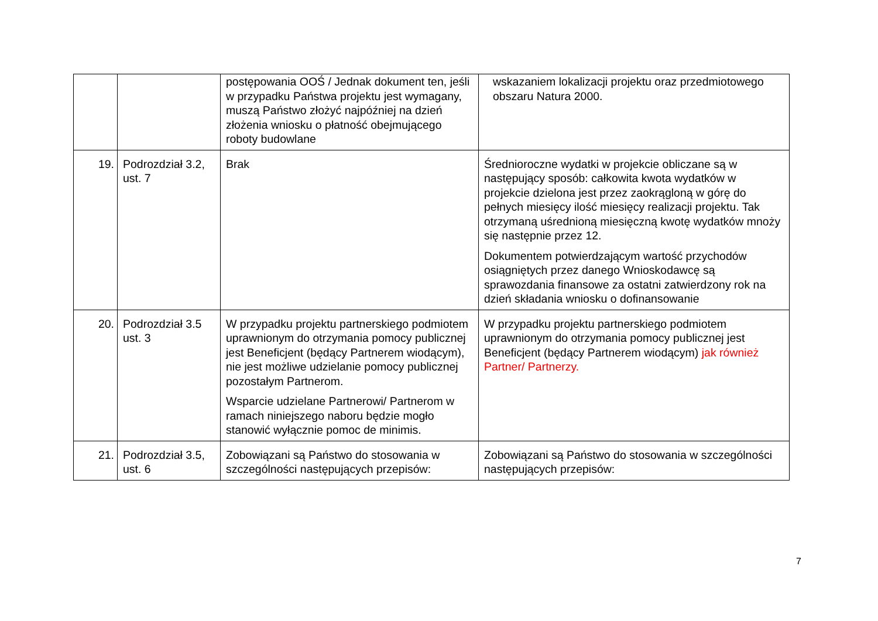| | | postępowania OOŚ / Jednak dokument ten, jeśli w przypadku Państwa projektu jest wymagany, muszą Państwo złożyć najpóźniej na dzień złożenia wniosku o płatność obejmującego roboty budowlane | wskazaniem lokalizacji projektu oraz przedmiotowego obszaru Natura 2000. |
| 19. | Podrozdział 3.2, ust. 7 | Brak | Średnioroczne wydatki w projekcie obliczane są w następujący sposób: całkowita kwota wydatków w projekcie dzielona jest przez zaokrągloną w górę do pełnych miesięcy ilość miesięcy realizacji projektu. Tak otrzymaną uśrednioną miesięczną kwotę wydatków mnoży się następnie przez 12. Dokumentem potwierdzającym wartość przychodów osiągniętych przez danego Wnioskodawcę są sprawozdania finansowe za ostatni zatwierdzony rok na dzień składania wniosku o dofinansowanie |
| 20. | Podrozdział 3.5 ust. 3 | W przypadku projektu partnerskiego podmiotem uprawnionym do otrzymania pomocy publicznej jest Beneficjent (będący Partnerem wiodącym), nie jest możliwe udzielanie pomocy publicznej pozostałym Partnerom. Wsparcie udzielane Partnerowi/ Partnerom w ramach niniejszego naboru będzie mogło stanowić wyłącznie pomoc de minimis. | W przypadku projektu partnerskiego podmiotem uprawnionym do otrzymania pomocy publicznej jest Beneficjent (będący Partnerem wiodącym) jak również Partner/ Partnerzy. |
| 21. | Podrozdział 3.5, ust. 6 | Zobowiązani są Państwo do stosowania w szczególności następujących przepisów: | Zobowiązani są Państwo do stosowania w szczególności następujących przepisów: |
7